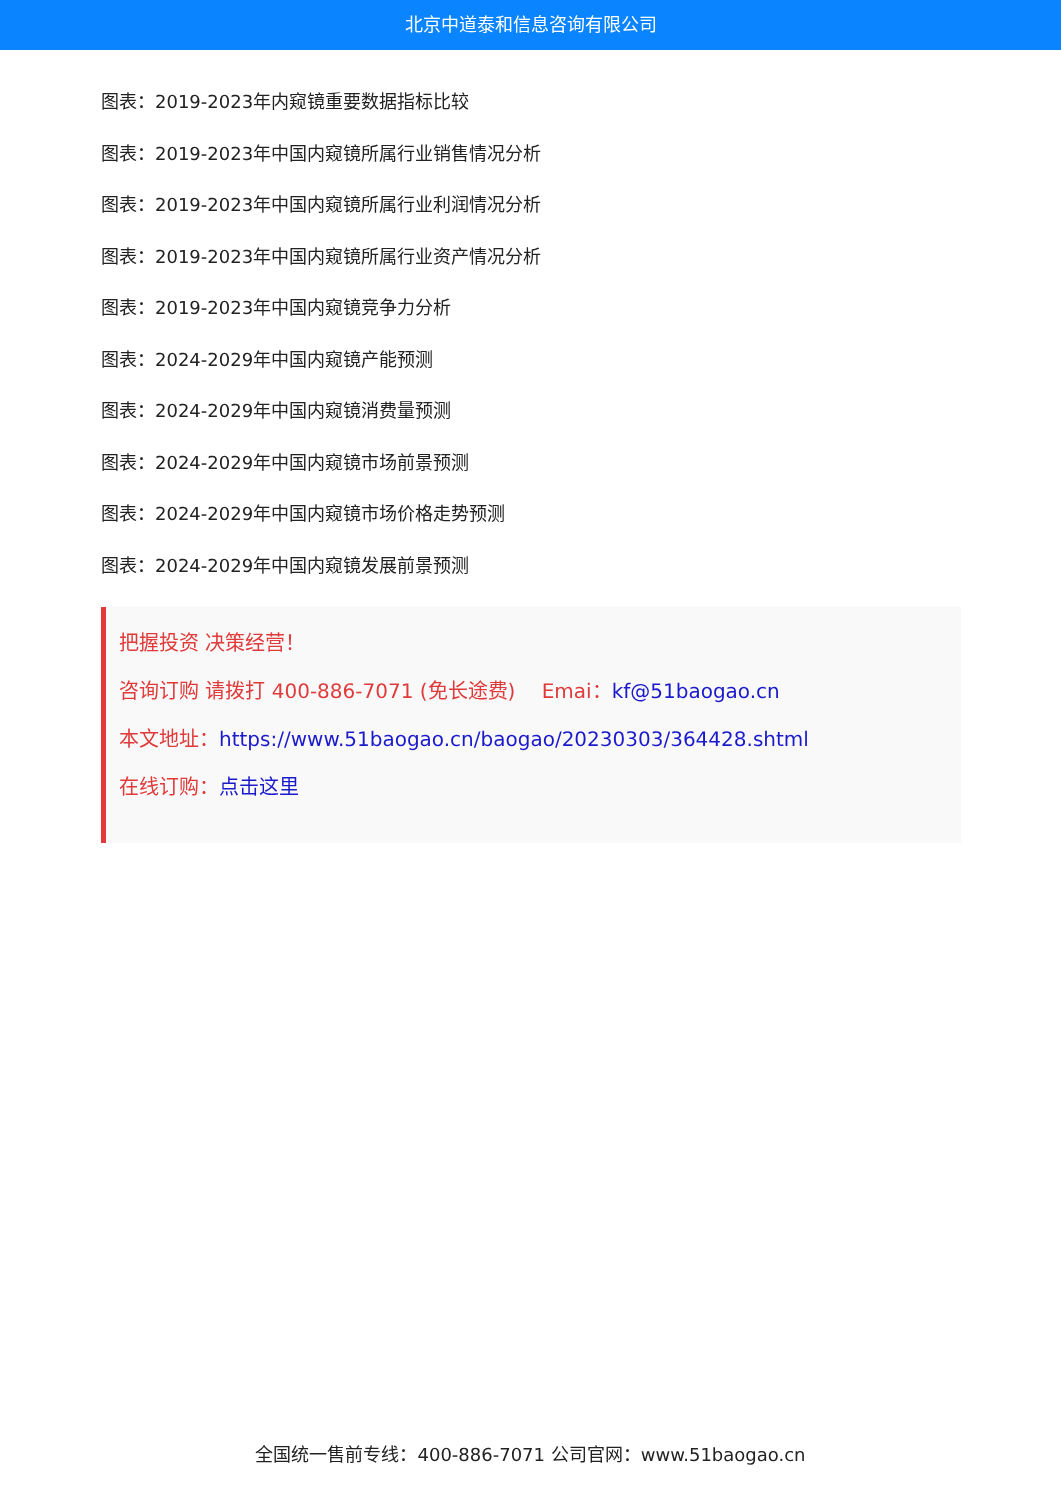北京中道泰和信息咨询有限公司
图表：2019-2023年内窥镜重要数据指标比较
图表：2019-2023年中国内窥镜所属行业销售情况分析
图表：2019-2023年中国内窥镜所属行业利润情况分析
图表：2019-2023年中国内窥镜所属行业资产情况分析
图表：2019-2023年中国内窥镜竞争力分析
图表：2024-2029年中国内窥镜产能预测
图表：2024-2029年中国内窥镜消费量预测
图表：2024-2029年中国内窥镜市场前景预测
图表：2024-2029年中国内窥镜市场价格走势预测
图表：2024-2029年中国内窥镜发展前景预测
把握投资 决策经营！
咨询订购 请拨打 400-886-7071 (免长途费)　 Emai：kf@51baogao.cn
本文地址：https://www.51baogao.cn/baogao/20230303/364428.shtml
在线订购：点击这里
全国统一售前专线：400-886-7071 公司官网：www.51baogao.cn